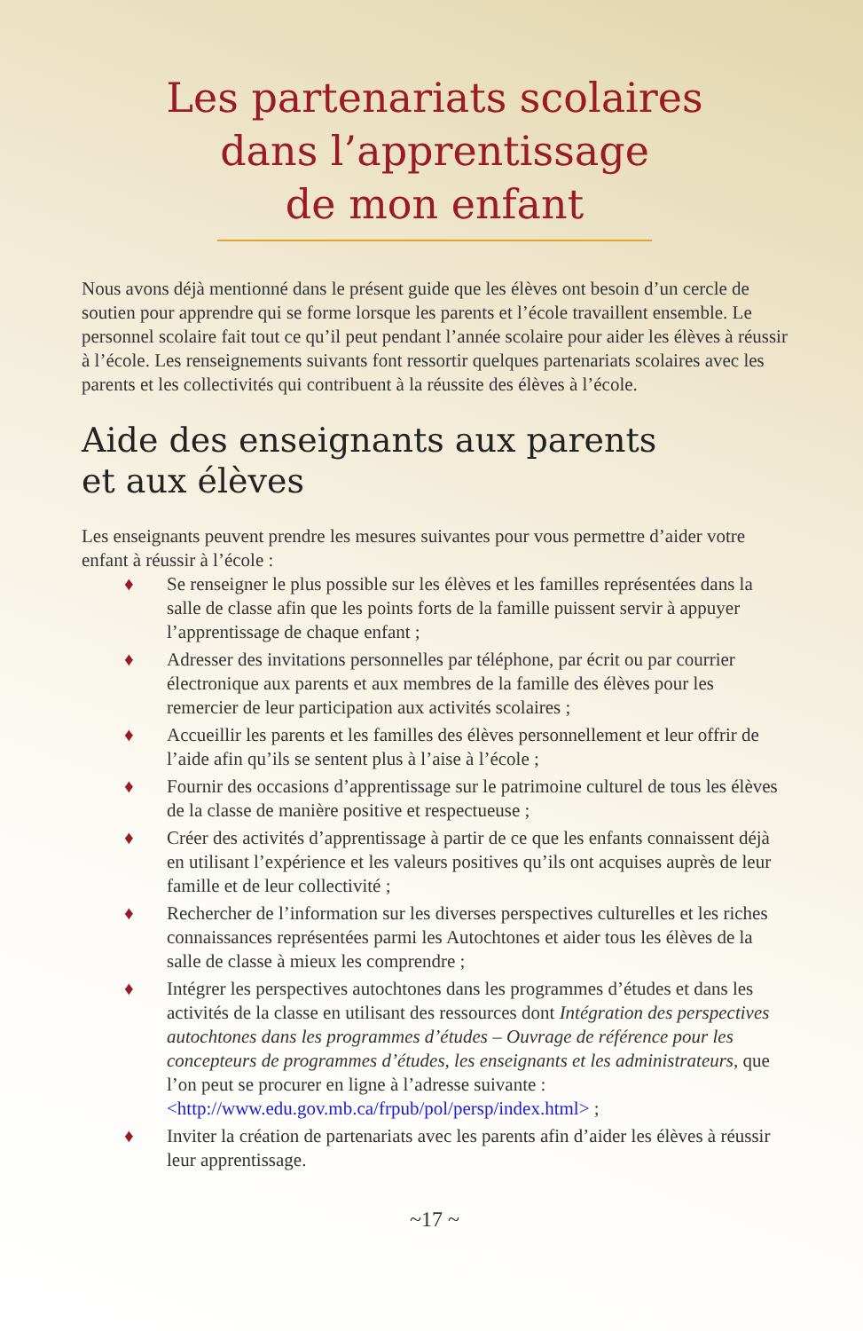Les partenariats scolaires
dans l’apprentissage
de mon enfant
Nous avons déjà mentionné dans le présent guide que les élèves ont besoin d’un cercle de soutien pour apprendre qui se forme lorsque les parents et l’école travaillent ensemble. Le personnel scolaire fait tout ce qu’il peut pendant l’année scolaire pour aider les élèves à réussir à l’école. Les renseignements suivants font ressortir quelques partenariats scolaires avec les parents et les collectivités qui contribuent à la réussite des élèves à l’école.
Aide des enseignants aux parents
et aux élèves
Les enseignants peuvent prendre les mesures suivantes pour vous permettre d’aider votre enfant à réussir à l’école :
♦ Se renseigner le plus possible sur les élèves et les familles représentées dans la salle de classe afin que les points forts de la famille puissent servir à appuyer l’apprentissage de chaque enfant ;
♦ Adresser des invitations personnelles par téléphone, par écrit ou par courrier électronique aux parents et aux membres de la famille des élèves pour les remercier de leur participation aux activités scolaires ;
♦ Accueillir les parents et les familles des élèves personnellement et leur offrir de l’aide afin qu’ils se sentent plus à l’aise à l’école ;
♦ Fournir des occasions d’apprentissage sur le patrimoine culturel de tous les élèves de la classe de manière positive et respectueuse ;
♦ Créer des activités d’apprentissage à partir de ce que les enfants connaissent déjà en utilisant l’expérience et les valeurs positives qu’ils ont acquises auprès de leur famille et de leur collectivité ;
♦ Rechercher de l’information sur les diverses perspectives culturelles et les riches connaissances représentées parmi les Autochtones et aider tous les élèves de la salle de classe à mieux les comprendre ;
♦ Intégrer les perspectives autochtones dans les programmes d’études et dans les activités de la classe en utilisant des ressources dont Intégration des perspectives autochtones dans les programmes d’études – Ouvrage de référence pour les concepteurs de programmes d’études, les enseignants et les administrateurs, que l’on peut se procurer en ligne à l’adresse suivante : <http://www.edu.gov.mb.ca/frpub/pol/persp/index.html> ;
♦ Inviter la création de partenariats avec les parents afin d’aider les élèves à réussir leur apprentissage.
~17 ~